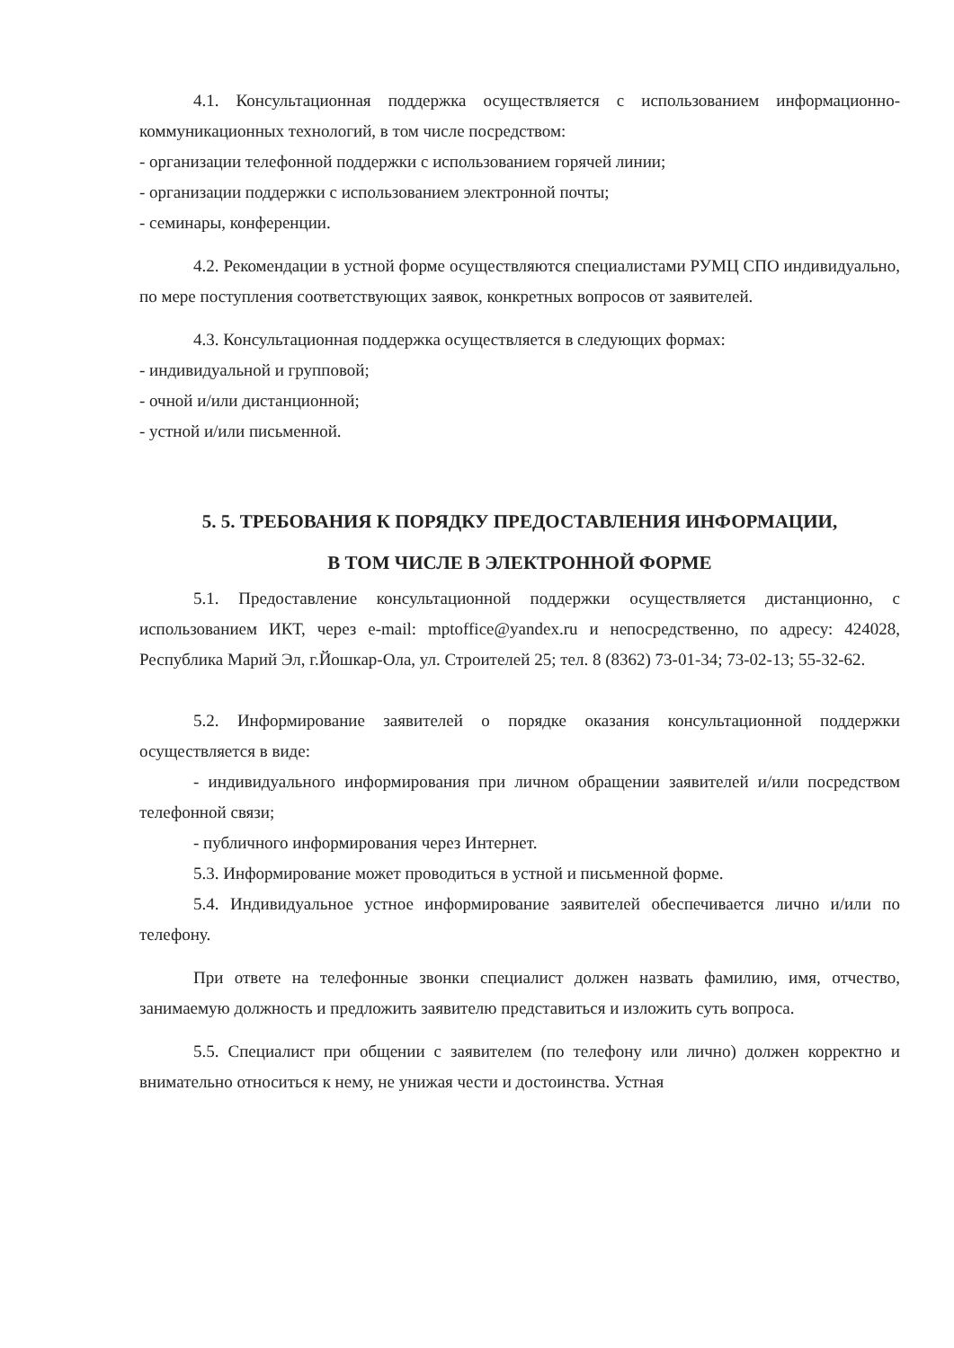4.1. Консультационная поддержка осуществляется с использованием информационно-коммуникационных технологий, в том числе посредством:
- организации телефонной поддержки с использованием горячей линии;
- организации поддержки с использованием электронной почты;
- семинары, конференции.
4.2. Рекомендации в устной форме осуществляются специалистами РУМЦ СПО индивидуально, по мере поступления соответствующих заявок, конкретных вопросов от заявителей.
4.3. Консультационная поддержка осуществляется в следующих формах:
- индивидуальной и групповой;
- очной и/или дистанционной;
- устной и/или письменной.
5. 5. ТРЕБОВАНИЯ К ПОРЯДКУ ПРЕДОСТАВЛЕНИЯ ИНФОРМАЦИИ,
В ТОМ ЧИСЛЕ В ЭЛЕКТРОННОЙ ФОРМЕ
5.1. Предоставление консультационной поддержки осуществляется дистанционно, с использованием ИКТ, через e-mail: mptoffice@yandex.ru и непосредственно, по адресу: 424028, Республика Марий Эл, г.Йошкар-Ола, ул. Строителей 25; тел. 8 (8362) 73-01-34; 73-02-13; 55-32-62.
5.2. Информирование заявителей о порядке оказания консультационной поддержки осуществляется в виде:
- индивидуального информирования при личном обращении заявителей и/или посредством телефонной связи;
- публичного информирования через Интернет.
5.3. Информирование может проводиться в устной и письменной форме.
5.4. Индивидуальное устное информирование заявителей обеспечивается лично и/или по телефону.
При ответе на телефонные звонки специалист должен назвать фамилию, имя, отчество, занимаемую должность и предложить заявителю представиться и изложить суть вопроса.
5.5. Специалист при общении с заявителем (по телефону или лично) должен корректно и внимательно относиться к нему, не унижая чести и достоинства. Устная